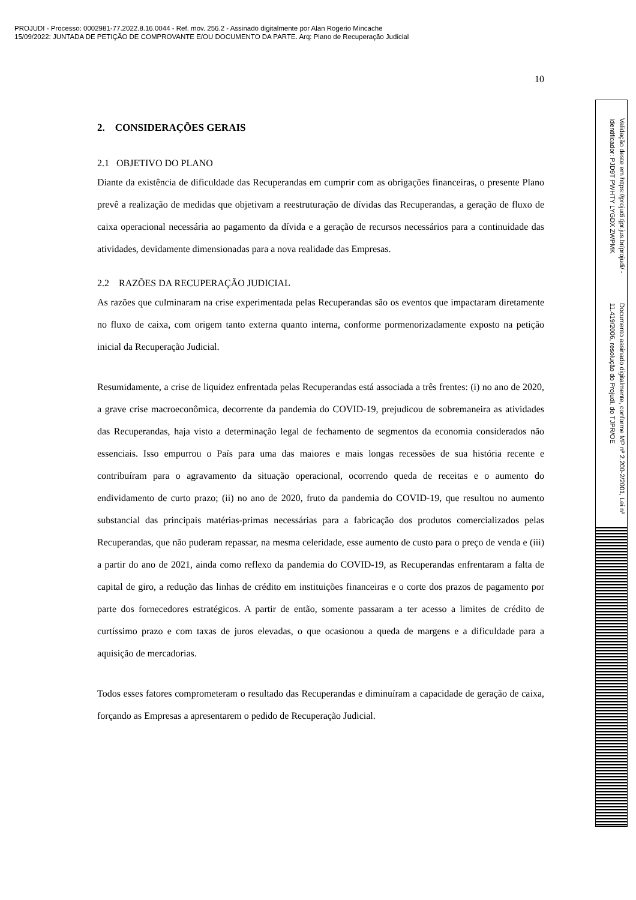PROJUDI - Processo: 0002981-77.2022.8.16.0044 - Ref. mov. 256.2 - Assinado digitalmente por Alan Rogerio Mincache
15/09/2022: JUNTADA DE PETIÇÃO DE COMPROVANTE E/OU DOCUMENTO DA PARTE. Arq: Plano de Recuperação Judicial
10
2. CONSIDERAÇÕES GERAIS
2.1 OBJETIVO DO PLANO
Diante da existência de dificuldade das Recuperandas em cumprir com as obrigações financeiras, o presente Plano prevê a realização de medidas que objetivam a reestruturação de dívidas das Recuperandas, a geração de fluxo de caixa operacional necessária ao pagamento da dívida e a geração de recursos necessários para a continuidade das atividades, devidamente dimensionadas para a nova realidade das Empresas.
2.2 RAZÕES DA RECUPERAÇÃO JUDICIAL
As razões que culminaram na crise experimentada pelas Recuperandas são os eventos que impactaram diretamente no fluxo de caixa, com origem tanto externa quanto interna, conforme pormenorizadamente exposto na petição inicial da Recuperação Judicial.
Resumidamente, a crise de liquidez enfrentada pelas Recuperandas está associada a três frentes: (i) no ano de 2020, a grave crise macroeconômica, decorrente da pandemia do COVID-19, prejudicou de sobremaneira as atividades das Recuperandas, haja visto a determinação legal de fechamento de segmentos da economia considerados não essenciais. Isso empurrou o País para uma das maiores e mais longas recessões de sua história recente e contribuíram para o agravamento da situação operacional, ocorrendo queda de receitas e o aumento do endividamento de curto prazo; (ii) no ano de 2020, fruto da pandemia do COVID-19, que resultou no aumento substancial das principais matérias-primas necessárias para a fabricação dos produtos comercializados pelas Recuperandas, que não puderam repassar, na mesma celeridade, esse aumento de custo para o preço de venda e (iii) a partir do ano de 2021, ainda como reflexo da pandemia do COVID-19, as Recuperandas enfrentaram a falta de capital de giro, a redução das linhas de crédito em instituições financeiras e o corte dos prazos de pagamento por parte dos fornecedores estratégicos. A partir de então, somente passaram a ter acesso a limites de crédito de curtíssimo prazo e com taxas de juros elevadas, o que ocasionou a queda de margens e a dificuldade para a aquisição de mercadorias.
Todos esses fatores comprometeram o resultado das Recuperandas e diminuíram a capacidade de geração de caixa, forçando as Empresas a apresentarem o pedido de Recuperação Judicial.
Documento assinado digitalmente, conforme MP nº 2.200-2/2001, Lei nº 11.419/2006, resolução do Projudi, do TJPR/OE Validação deste em https://projudi.tjpr.jus.br/projudi/ - Identificador: PJD9T PWHTY LYGDX ZWPMK